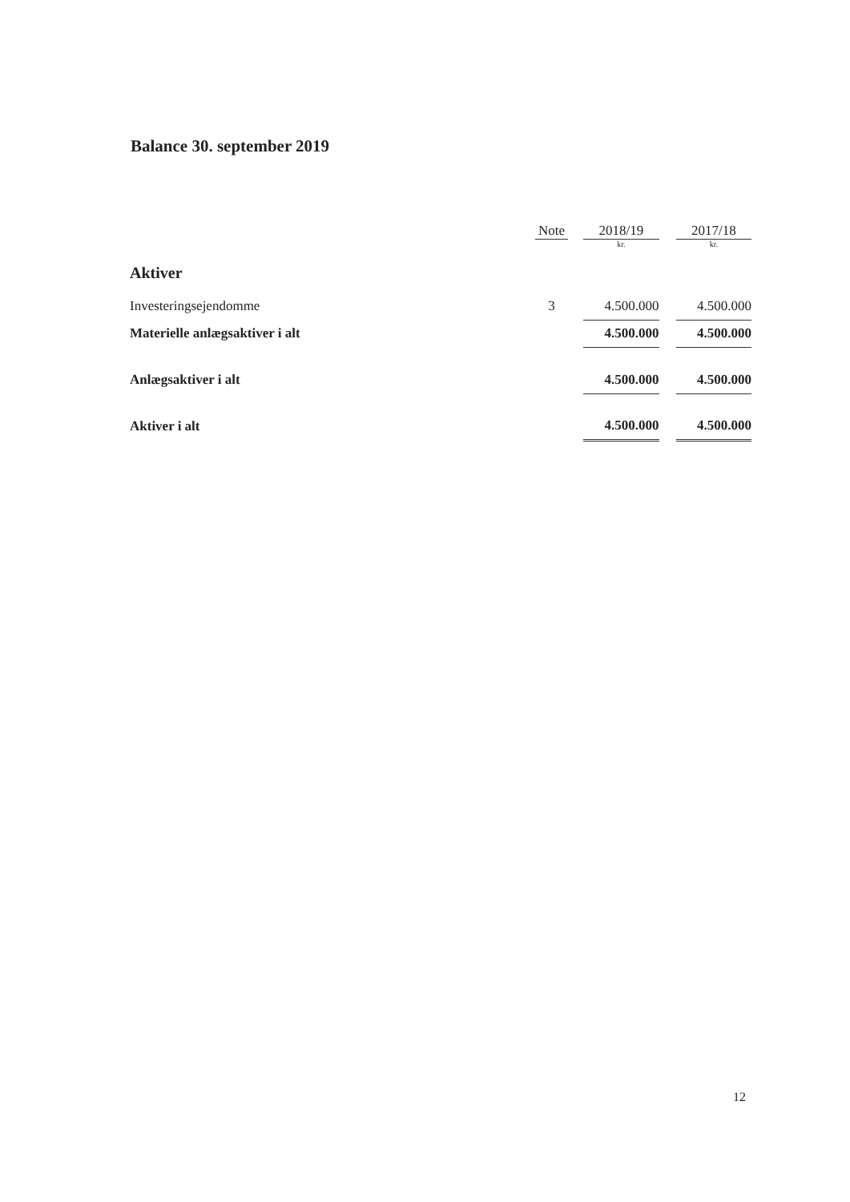Balance 30. september 2019
| | | | Note | | 2018/19 | | 2017/18 |
| --- | --- | --- | --- | --- | --- | --- | --- |
| | | | | | kr. | | kr. |
| Aktiver | | | | | | | |
| Investeringsejendomme | | | 3 | | 4.500.000 | | 4.500.000 |
| Materielle anlægsaktiver i alt | | | | | 4.500.000 | | 4.500.000 |
| Anlægsaktiver i alt | | | | | 4.500.000 | | 4.500.000 |
| Aktiver i alt | | | | | 4.500.000 | | 4.500.000 |
12